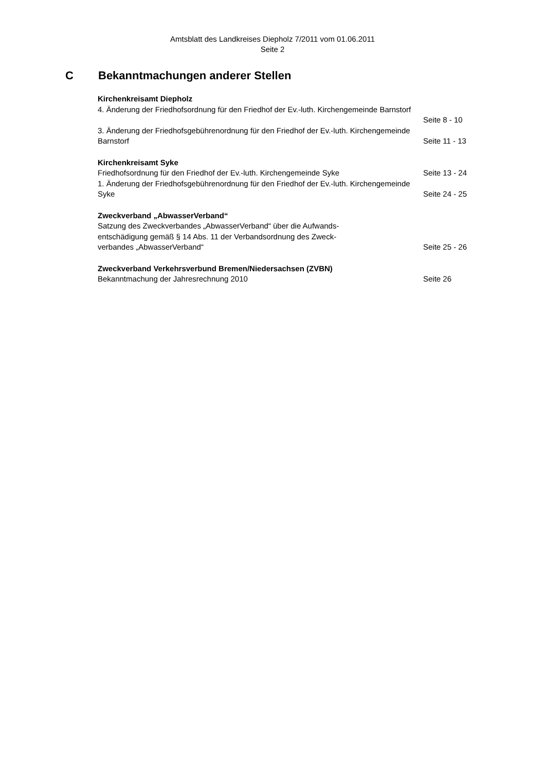Amtsblatt des Landkreises Diepholz 7/2011 vom 01.06.2011
Seite 2
C Bekanntmachungen anderer Stellen
Kirchenkreisamt Diepholz
4. Änderung der Friedhofsordnung für den Friedhof der Ev.-luth. Kirchengemeinde Barnstorf
Seite 8 - 10
3. Änderung der Friedhofsgebührenordnung für den Friedhof der Ev.-luth. Kirchengemeinde Barnstorf
Seite 11 - 13
Kirchenkreisamt Syke
Friedhofsordnung für den Friedhof der Ev.-luth. Kirchengemeinde Syke Seite 13 - 24
1. Änderung der Friedhofsgebührenordnung für den Friedhof der Ev.-luth. Kirchengemeinde Syke
Seite 24 - 25
Zweckverband „AbwasserVerband“
Satzung des Zweckverbandes „AbwasserVerband“ über die Aufwands-
entschädigung gemäß § 14 Abs. 11 der Verbandsordnung des Zweck-
verbandes „AbwasserVerband“
Seite 25 - 26
Zweckverband Verkehrsverbund Bremen/Niedersachsen (ZVBN)
Bekanntmachung der Jahresrechnung 2010 Seite 26